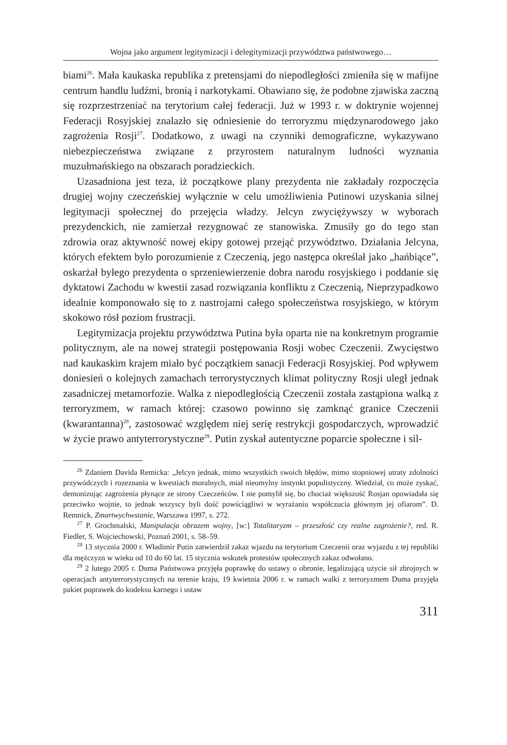Wojna jako argument legitymizacji i delegitymizacji przywództwa państwowego…
biami<sup>26</sup>. Mała kaukaska republika z pretensjami do niepodległości zmieniła się w mafijne centrum handlu ludźmi, bronią i narkotykami. Obawiano się, że podobne zjawiska zaczną się rozprzestrzeniać na terytorium całej federacji. Już w 1993 r. w doktrynie wojennej Federacji Rosyjskiej znalazło się odniesienie do terroryzmu międzynarodowego jako zagrożenia Rosji<sup>27</sup>. Dodatkowo, z uwagi na czynniki demograficzne, wykazywano niebezpieczeństwa związane z przyrostem naturalnym ludności wyznania muzułmańskiego na obszarach poradzieckich.
Uzasadniona jest teza, iż początkowe plany prezydenta nie zakładały rozpoczęcia drugiej wojny czeczeńskiej wyłącznie w celu umożliwienia Putinowi uzyskania silnej legitymacji społecznej do przejęcia władzy. Jelcyn zwyciężywszy w wyborach prezydenckich, nie zamierzał rezygnować ze stanowiska. Zmusiły go do tego stan zdrowia oraz aktywność nowej ekipy gotowej przejąć przywództwo. Działania Jelcyna, których efektem było porozumienie z Czeczenią, jego następca określał jako „hańbiące”, oskarżał byłego prezydenta o sprzeniewierzenie dobra narodu rosyjskiego i poddanie się dyktatowi Zachodu w kwestii zasad rozwiązania konfliktu z Czeczenią, Nieprzypadkowo idealnie komponowało się to z nastrojami całego społeczeństwa rosyjskiego, w którym skokowo rósł poziom frustracji.
Legitymizacja projektu przywództwa Putina była oparta nie na konkretnym programie politycznym, ale na nowej strategii postępowania Rosji wobec Czeczenii. Zwycięstwo nad kaukaskim krajem miało być początkiem sanacji Federacji Rosyjskiej. Pod wpływem doniesień o kolejnych zamachach terrorystycznych klimat polityczny Rosji uległ jednak zasadniczej metamorfozie. Walka z niepodległością Czeczenii została zastąpiona walką z terroryzmem, w ramach której: czasowo powinno się zamknąć granice Czeczenii (kwarantanna)<sup>28</sup>, zastosować względem niej serię restrykcji gospodarczych, wprowadzić w życie prawo antyterrorystyczne<sup>29</sup>. Putin zyskał autentyczne poparcie społeczne i sil-
<sup>26</sup> Zdaniem Davida Remicka: „Jelcyn jednak, mimo wszystkich swoich błędów, mimo stopniowej utraty zdolności przywódczych i rozeznania w kwestiach moralnych, miał nieomylny instynkt populistyczny. Wiedział, co może zyskać, demonizując zagrożenia płynące ze strony Czeczeńców. I nie pomylił się, bo chociaż większość Rosjan opowiadała się przeciwko wojnie, to jednak wszyscy byli dość powściągliwi w wyrażaniu współczucia głównym jej ofiarom”. D. Remnick, Zmartwychwstanie, Warszawa 1997, s. 272.
<sup>27</sup> P. Grochmalski, Manipulacja obrazem wojny, [w:] Totalitaryzm – przeszłość czy realne zagrożenie?, red. R. Fiedler, S. Wojciechowski, Poznań 2001, s. 58–59.
<sup>28</sup> 13 stycznia 2000 r. Władimir Putin zatwierdził zakaz wjazdu na terytorium Czeczenii oraz wyjazdu z tej republiki dla mężczyzn w wieku od 10 do 60 lat. 15 stycznia wskutek protestów społecznych zakaz odwołano.
<sup>29</sup> 2 lutego 2005 r. Duma Państwowa przyjęła poprawkę do ustawy o obronie, legalizującą użycie sił zbrojnych w operacjach antyterrorystycznych na terenie kraju, 19 kwietnia 2006 r. w ramach walki z terroryzmem Duma przyjęła pakiet poprawek do kodeksu karnego i ustaw
311